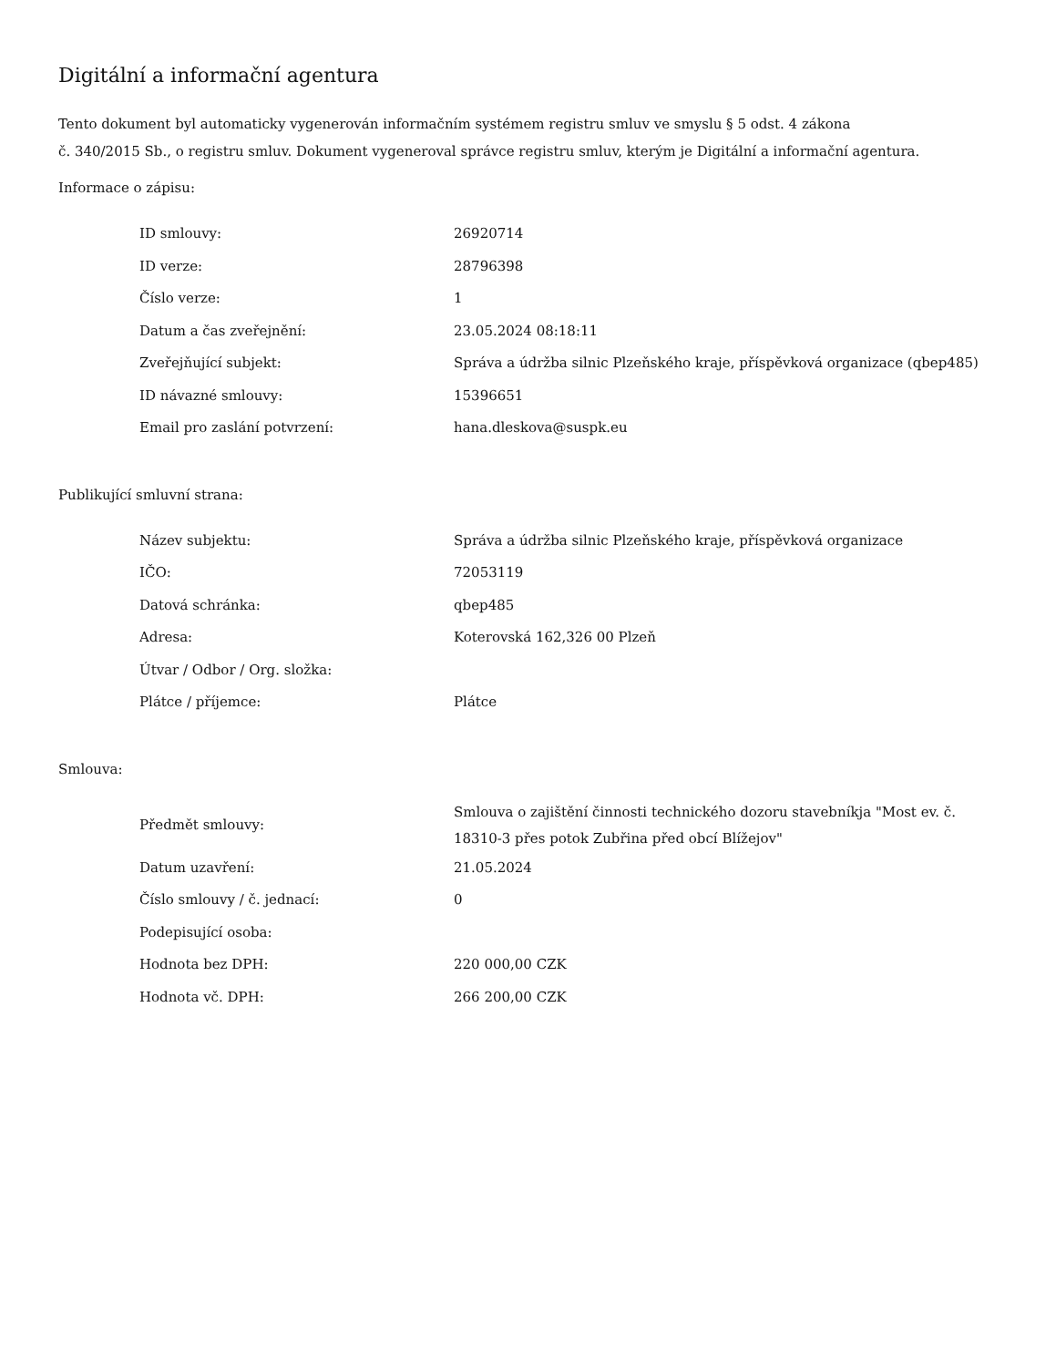Digitální a informační agentura
Tento dokument byl automaticky vygenerován informačním systémem registru smluv ve smyslu § 5 odst. 4 zákona
č. 340/2015 Sb., o registru smluv. Dokument vygeneroval správce registru smluv, kterým je Digitální a informační agentura.
Informace o zápisu:
| ID smlouvy: | 26920714 |
| ID verze: | 28796398 |
| Číslo verze: | 1 |
| Datum a čas zveřejnění: | 23.05.2024 08:18:11 |
| Zveřejňující subjekt: | Správa a údržba silnic Plzeňského kraje, příspěvková organizace (qbep485) |
| ID návazné smlouvy: | 15396651 |
| Email pro zaslání potvrzení: | hana.dleskova@suspk.eu |
Publikující smluvní strana:
| Název subjektu: | Správa a údržba silnic Plzeňského kraje, příspěvková organizace |
| IČO: | 72053119 |
| Datová schránka: | qbep485 |
| Adresa: | Koterovská 162,326 00 Plzeň |
| Útvar / Odbor / Org. složka: | |
| Plátce / příjemce: | Plátce |
Smlouva:
| Předmět smlouvy: | Smlouva o zajištění činnosti technického dozoru stavebníkja "Most ev. č. 18310-3 přes potok Zubřina před obcí Blížejov" |
| Datum uzavření: | 21.05.2024 |
| Číslo smlouvy / č. jednací: | 0 |
| Podepisující osoba: | |
| Hodnota bez DPH: | 220 000,00 CZK |
| Hodnota vč. DPH: | 266 200,00 CZK |